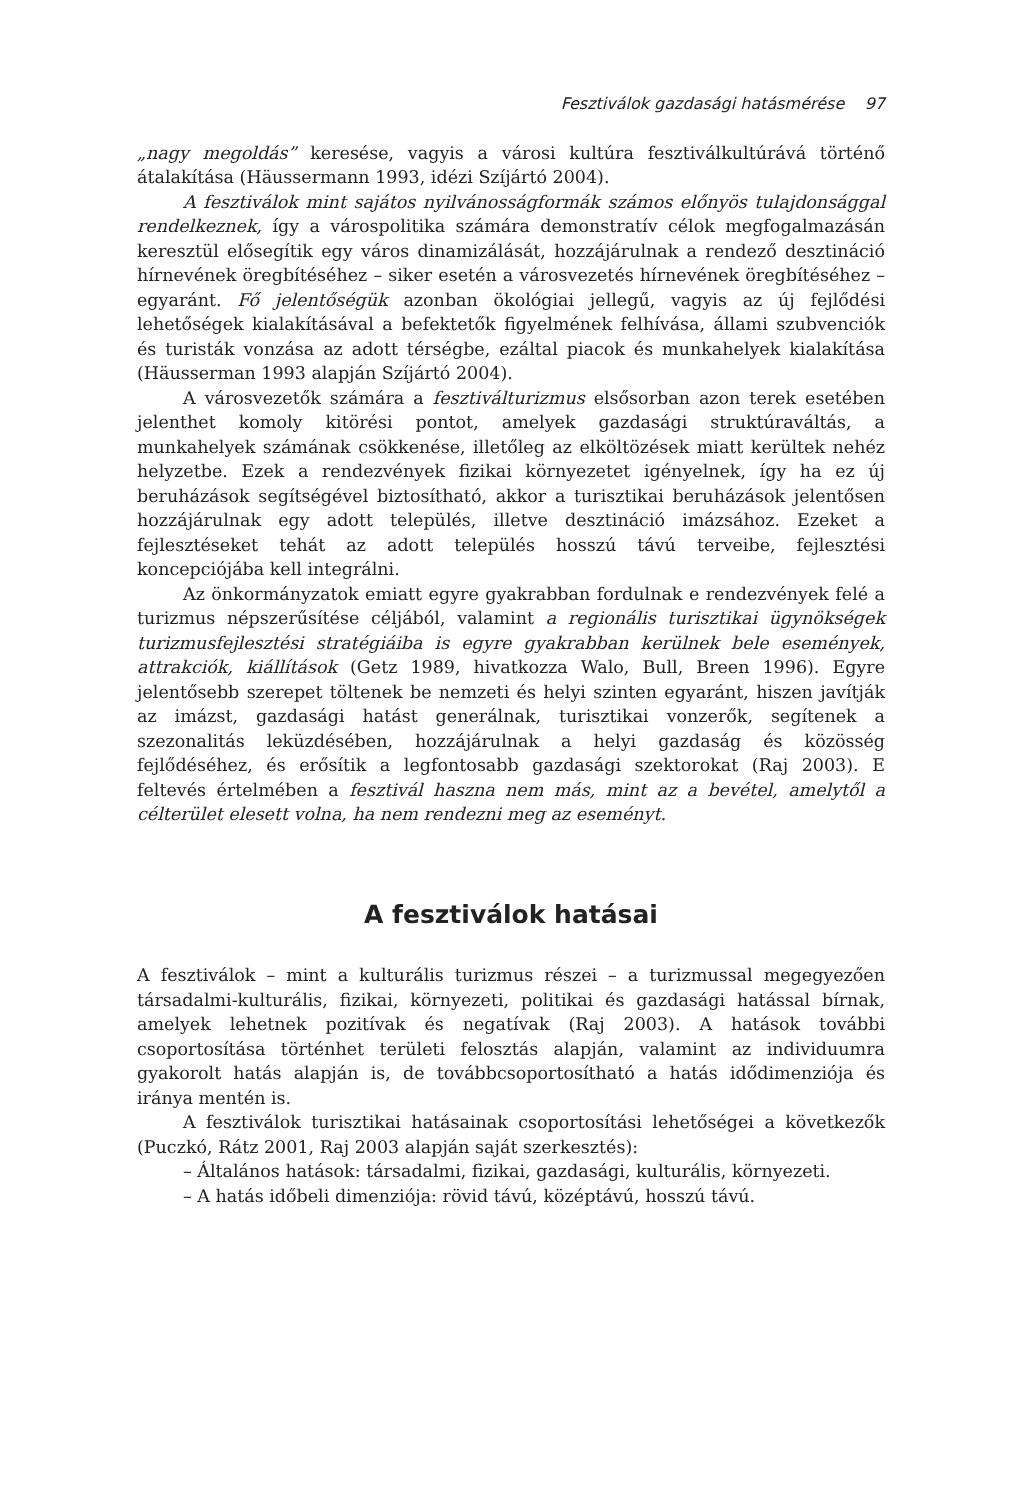Fesztiválok gazdasági hatásmérése 97
„nagy megoldás” keresése, vagyis a városi kultúra fesztiválkultúrává történő átalakítása (Häussermann 1993, idézi Szíjártó 2004).
A fesztiválok mint sajátos nyilvánosságformák számos előnyös tulajdonsággal rendelkeznek, így a várospolitika számára demonstratív célok megfogalmazásán keresztül elősegítik egy város dinamizálását, hozzájárulnak a rendező desztináció hírnevének öregbítéséhez – siker esetén a városvezetés hírnevének öregbítéséhez – egyaránt. Fő jelentőségük azonban ökológiai jellegű, vagyis az új fejlődési lehetőségek kialakításával a befektetők figyelmének felhívása, állami szubvenciók és turisták vonzása az adott térségbe, ezáltal piacok és munkahelyek kialakítása (Häusserman 1993 alapján Szíjártó 2004).
A városvezetők számára a fesztiválturizmus elsősorban azon terek esetében jelenthet komoly kitörési pontot, amelyek gazdasági struktúraváltás, a munkahelyek számának csökkenése, illetőleg az elköltözések miatt kerültek nehéz helyzetbe. Ezek a rendezvények fizikai környezetet igényelnek, így ha ez új beruházások segítségével biztosítható, akkor a turisztikai beruházások jelentősen hozzájárulnak egy adott település, illetve desztináció imázsához. Ezeket a fejlesztéseket tehát az adott település hosszú távú terveibe, fejlesztési koncepciójába kell integrálni.
Az önkormányzatok emiatt egyre gyakrabban fordulnak e rendezvények felé a turizmus népszerűsítése céljából, valamint a regionális turisztikai ügynökségek turizmusfejlesztési stratégiáiba is egyre gyakrabban kerülnek bele események, attrakciók, kiállítások (Getz 1989, hivatkozza Walo, Bull, Breen 1996). Egyre jelentősebb szerepet töltenek be nemzeti és helyi szinten egyaránt, hiszen javítják az imázst, gazdasági hatást generálnak, turisztikai vonzerők, segítenek a szezonalitás leküzdésében, hozzájárulnak a helyi gazdaság és közösség fejlődéséhez, és erősítik a legfontosabb gazdasági szektorokat (Raj 2003). E feltevés értelmében a fesztivál haszna nem más, mint az a bevétel, amelytől a célterület elesett volna, ha nem rendezni meg az eseményt.
A fesztiválok hatásai
A fesztiválok – mint a kulturális turizmus részei – a turizmussal megegyezően társadalmi-kulturális, fizikai, környezeti, politikai és gazdasági hatással bírnak, amelyek lehetnek pozitívak és negatívak (Raj 2003). A hatások további csoportosítása történhet területi felosztás alapján, valamint az individuumra gyakorolt hatás alapján is, de továbbcsoportosítható a hatás idődimenziója és iránya mentén is.
A fesztiválok turisztikai hatásainak csoportosítási lehetőségei a következők (Puczkó, Rátz 2001, Raj 2003 alapján saját szerkesztés):
– Általános hatások: társadalmi, fizikai, gazdasági, kulturális, környezeti.
– A hatás időbeli dimenziója: rövid távú, középtávú, hosszú távú.